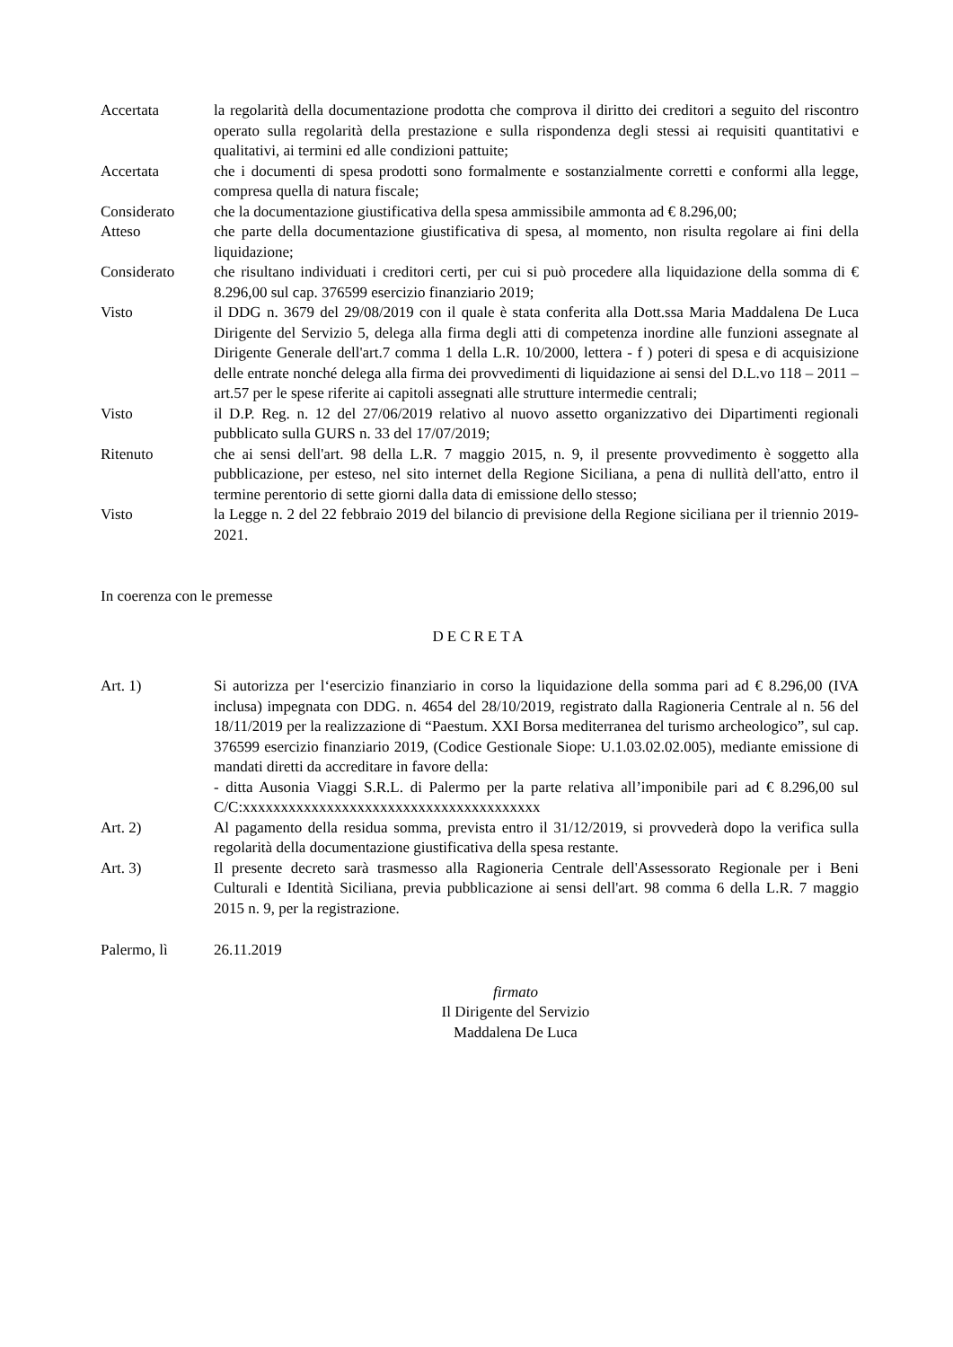Accertata la regolarità della documentazione prodotta che comprova il diritto dei creditori a seguito del riscontro operato sulla regolarità della prestazione e sulla rispondenza degli stessi ai requisiti quantitativi e qualitativi, ai termini ed alle condizioni pattuite;
Accertata che i documenti di spesa prodotti sono formalmente e sostanzialmente corretti e conformi alla legge, compresa quella di natura fiscale;
Considerato che la documentazione giustificativa della spesa ammissibile ammonta ad € 8.296,00;
Atteso che parte della documentazione giustificativa di spesa, al momento, non risulta regolare ai fini della liquidazione;
Considerato che risultano individuati i creditori certi, per cui si può procedere alla liquidazione della somma di € 8.296,00 sul cap. 376599 esercizio finanziario 2019;
Visto il DDG n. 3679 del 29/08/2019 con il quale è stata conferita alla Dott.ssa Maria Maddalena De Luca Dirigente del Servizio 5, delega alla firma degli atti di competenza inordine alle funzioni assegnate al Dirigente Generale dell'art.7 comma 1 della L.R. 10/2000, lettera - f ) poteri di spesa e di acquisizione delle entrate nonché delega alla firma dei provvedimenti di liquidazione ai sensi del D.L.vo 118 – 2011 – art.57 per le spese riferite ai capitoli assegnati alle strutture intermedie centrali;
Visto il D.P. Reg. n. 12 del 27/06/2019 relativo al nuovo assetto organizzativo dei Dipartimenti regionali pubblicato sulla GURS n. 33 del 17/07/2019;
Ritenuto che ai sensi dell'art. 98 della L.R. 7 maggio 2015, n. 9, il presente provvedimento è soggetto alla pubblicazione, per esteso, nel sito internet della Regione Siciliana, a pena di nullità dell'atto, entro il termine perentorio di sette giorni dalla data di emissione dello stesso;
Visto la Legge n. 2 del 22 febbraio 2019 del bilancio di previsione della Regione siciliana per il triennio 2019-2021.
In coerenza con le premesse
DECRETA
Art. 1) Si autorizza per l‘esercizio finanziario in corso la liquidazione della somma pari ad € 8.296,00 (IVA inclusa) impegnata con DDG. n. 4654 del 28/10/2019, registrato dalla Ragioneria Centrale al n. 56 del 18/11/2019 per la realizzazione di “Paestum. XXI Borsa mediterranea del turismo archeologico”, sul cap. 376599 esercizio finanziario 2019, (Codice Gestionale Siope: U.1.03.02.02.005), mediante emissione di mandati diretti da accreditare in favore della:
- ditta Ausonia Viaggi S.R.L. di Palermo per la parte relativa all’imponibile pari ad € 8.296,00 sul C/C:xxxxxxxxxxxxxxxxxxxxxxxxxxxxxxxxxxxxxxx
Art. 2) Al pagamento della residua somma, prevista entro il 31/12/2019, si provvederà dopo la verifica sulla regolarità della documentazione giustificativa della spesa restante.
Art. 3) Il presente decreto sarà trasmesso alla Ragioneria Centrale dell'Assessorato Regionale per i Beni Culturali e Identità Siciliana, previa pubblicazione ai sensi dell'art. 98 comma 6 della L.R. 7 maggio 2015 n. 9, per la registrazione.
Palermo, lì 26.11.2019
firmato
Il Dirigente del Servizio
Maddalena De Luca